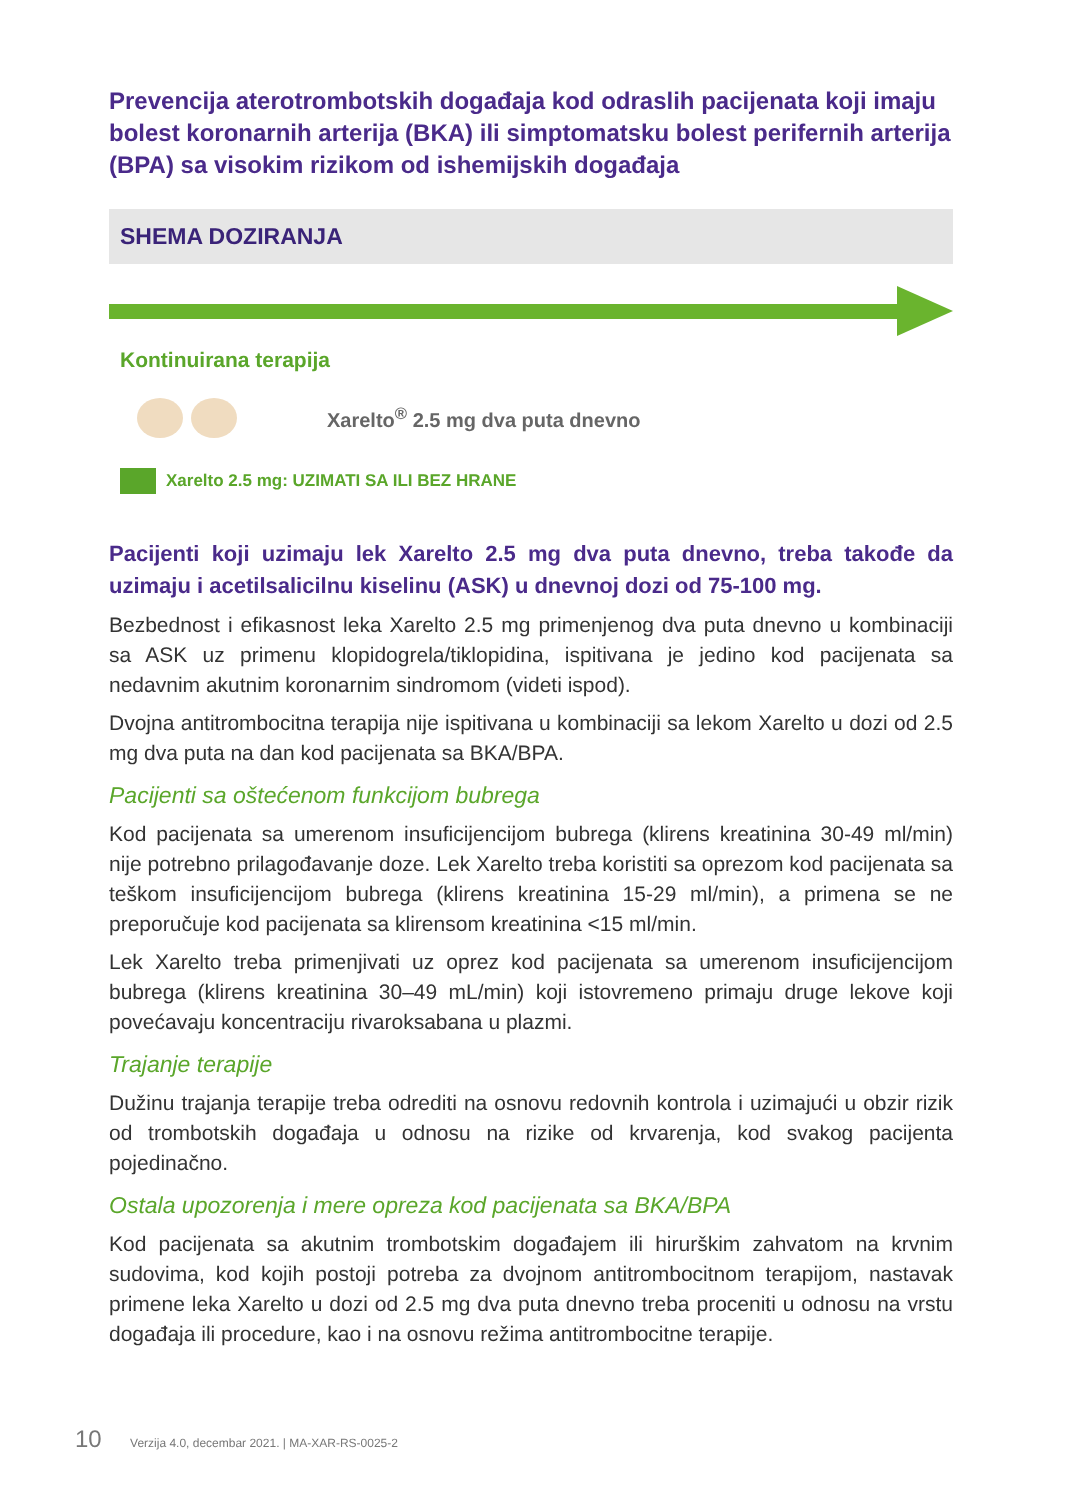Prevencija aterotrombotskih događaja kod odraslih pacijenata koji imaju bolest koronarnih arterija (BKA) ili simptomatsku bolest perifernih arterija (BPA) sa visokim rizikom od ishemijskih događaja
SHEMA DOZIRANJA
Kontinuirana terapija
Xarelto<sup>®</sup> 2.5 mg dva puta dnevno
Xarelto 2.5 mg: UZIMATI SA ILI BEZ HRANE
Pacijenti koji uzimaju lek Xarelto 2.5 mg dva puta dnevno, treba takođe da uzimaju i acetilsalicilnu kiselinu (ASK) u dnevnoj dozi od 75-100 mg.
Bezbednost i efikasnost leka Xarelto 2.5 mg primenjenog dva puta dnevno u kombinaciji sa ASK uz primenu klopidogrela/tiklopidina, ispitivana je jedino kod pacijenata sa nedavnim akutnim koronarnim sindromom (videti ispod).
Dvojna antitrombocitna terapija nije ispitivana u kombinaciji sa lekom Xarelto u dozi od 2.5 mg dva puta na dan kod pacijenata sa BKA/BPA.
Pacijenti sa oštećenom funkcijom bubrega
Kod pacijenata sa umerenom insuficijencijom bubrega (klirens kreatinina 30-49 ml/min) nije potrebno prilagođavanje doze. Lek Xarelto treba koristiti sa oprezom kod pacijenata sa teškom insuficijencijom bubrega (klirens kreatinina 15-29 ml/min), a primena se ne preporučuje kod pacijenata sa klirensom kreatinina <15 ml/min.
Lek Xarelto treba primenjivati uz oprez kod pacijenata sa umerenom insuficijencijom bubrega (klirens kreatinina 30–49 mL/min) koji istovremeno primaju druge lekove koji povećavaju koncentraciju rivaroksabana u plazmi.
Trajanje terapije
Dužinu trajanja terapije treba odrediti na osnovu redovnih kontrola i uzimajući u obzir rizik od trombotskih događaja u odnosu na rizike od krvarenja, kod svakog pacijenta pojedinačno.
Ostala upozorenja i mere opreza kod pacijenata sa BKA/BPA
Kod pacijenata sa akutnim trombotskim događajem ili hirurškim zahvatom na krvnim sudovima, kod kojih postoji potreba za dvojnom antitrombocitnom terapijom, nastavak primene leka Xarelto u dozi od 2.5 mg dva puta dnevno treba proceniti u odnosu na vrstu događaja ili procedure, kao i na osnovu režima antitrombocitne terapije.
10 Verzija 4.0, decembar 2021. | MA-XAR-RS-0025-2